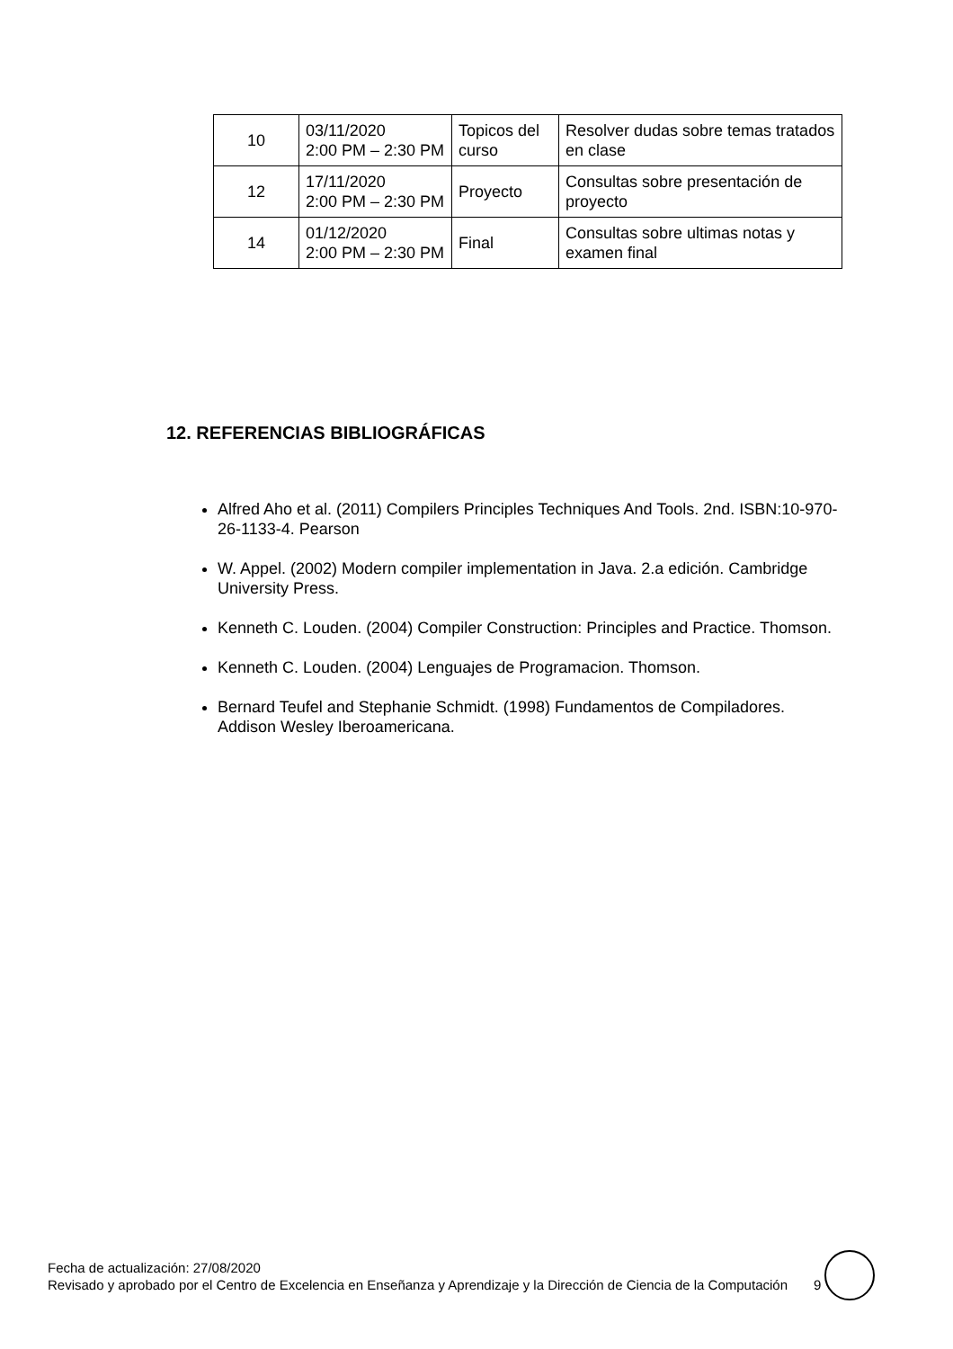| 10 | 03/11/2020 2:00 PM – 2:30 PM | Topicos del curso | Resolver dudas sobre temas tratados en clase |
| 12 | 17/11/2020 2:00 PM – 2:30 PM | Proyecto | Consultas sobre presentación de proyecto |
| 14 | 01/12/2020 2:00 PM – 2:30 PM | Final | Consultas sobre ultimas notas y examen final |
12. REFERENCIAS BIBLIOGRÁFICAS
Alfred Aho et al. (2011) Compilers Principles Techniques And Tools. 2nd. ISBN:10-970-26-1133-4. Pearson
W. Appel. (2002) Modern compiler implementation in Java. 2.a edición. Cambridge University Press.
Kenneth C. Louden. (2004) Compiler Construction: Principles and Practice. Thomson.
Kenneth C. Louden. (2004) Lenguajes de Programacion. Thomson.
Bernard Teufel and Stephanie Schmidt. (1998) Fundamentos de Compiladores. Addison Wesley Iberoamericana.
Fecha de actualización: 27/08/2020
Revisado y aprobado por el Centro de Excelencia en Enseñanza y Aprendizaje y la Dirección de Ciencia de la Computación
9